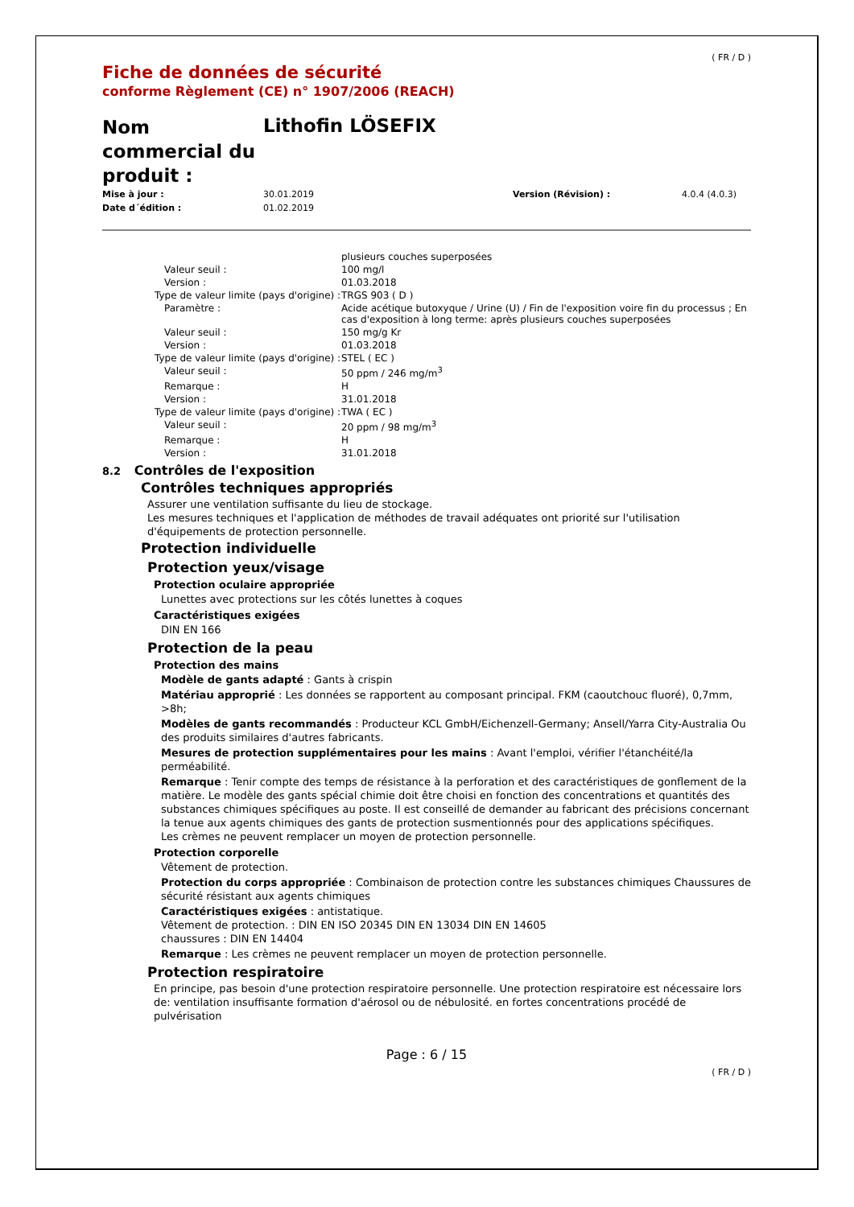( FR / D )
Fiche de données de sécurité
conforme Règlement (CE) n° 1907/2006 (REACH)
Nom commercial du produit :
Lithofin LÖSEFIX
| Mise à jour : | 30.01.2019 | Version (Révision) : | 4.0.4 (4.0.3) |
| Date d´édition : | 01.02.2019 | | |
| | plusieurs couches superposées |
| Valeur seuil : | 100 mg/l |
| Version : | 01.03.2018 |
| Type de valeur limite (pays d'origine) : | TRGS 903 ( D ) |
| Paramètre : | Acide acétique butoxyque / Urine (U) / Fin de l'exposition voire fin du processus ; En cas d'exposition à long terme: après plusieurs couches superposées |
| Valeur seuil : | 150 mg/g Kr |
| Version : | 01.03.2018 |
| Type de valeur limite (pays d'origine) : | STEL ( EC ) |
| Valeur seuil : | 50 ppm / 246 mg/m<sup>3</sup> |
| Remarque : | H |
| Version : | 31.01.2018 |
| Type de valeur limite (pays d'origine) : | TWA ( EC ) |
| Valeur seuil : | 20 ppm / 98 mg/m<sup>3</sup> |
| Remarque : | H |
| Version : | 31.01.2018 |
8.2 Contrôles de l'exposition
Contrôles techniques appropriés
Assurer une ventilation suffisante du lieu de stockage.
Les mesures techniques et l'application de méthodes de travail adéquates ont priorité sur l'utilisation d'équipements de protection personnelle.
Protection individuelle
Protection yeux/visage
Protection oculaire appropriée
Lunettes avec protections sur les côtés lunettes à coques
Caractéristiques exigées
DIN EN 166
Protection de la peau
Protection des mains
Modèle de gants adapté : Gants à crispin
Matériau approprié : Les données se rapportent au composant principal. FKM (caoutchouc fluoré), 0,7mm, >8h;
Modèles de gants recommandés : Producteur KCL GmbH/Eichenzell-Germany; Ansell/Yarra City-Australia Ou des produits similaires d'autres fabricants.
Mesures de protection supplémentaires pour les mains : Avant l'emploi, vérifier l'étanchéité/la perméabilité.
Remarque : Tenir compte des temps de résistance à la perforation et des caractéristiques de gonflement de la matière. Le modèle des gants spécial chimie doit être choisi en fonction des concentrations et quantités des substances chimiques spécifiques au poste. Il est conseillé de demander au fabricant des précisions concernant la tenue aux agents chimiques des gants de protection susmentionnés pour des applications spécifiques.
Les crèmes ne peuvent remplacer un moyen de protection personnelle.
Protection corporelle
Vêtement de protection.
Protection du corps appropriée : Combinaison de protection contre les substances chimiques Chaussures de sécurité résistant aux agents chimiques
Caractéristiques exigées : antistatique.
Vêtement de protection. : DIN EN ISO 20345 DIN EN 13034 DIN EN 14605
chaussures : DIN EN 14404
Remarque : Les crèmes ne peuvent remplacer un moyen de protection personnelle.
Protection respiratoire
En principe, pas besoin d'une protection respiratoire personnelle. Une protection respiratoire est nécessaire lors de: ventilation insuffisante formation d'aérosol ou de nébulosité. en fortes concentrations procédé de pulvérisation
Page : 6 / 15
( FR / D )